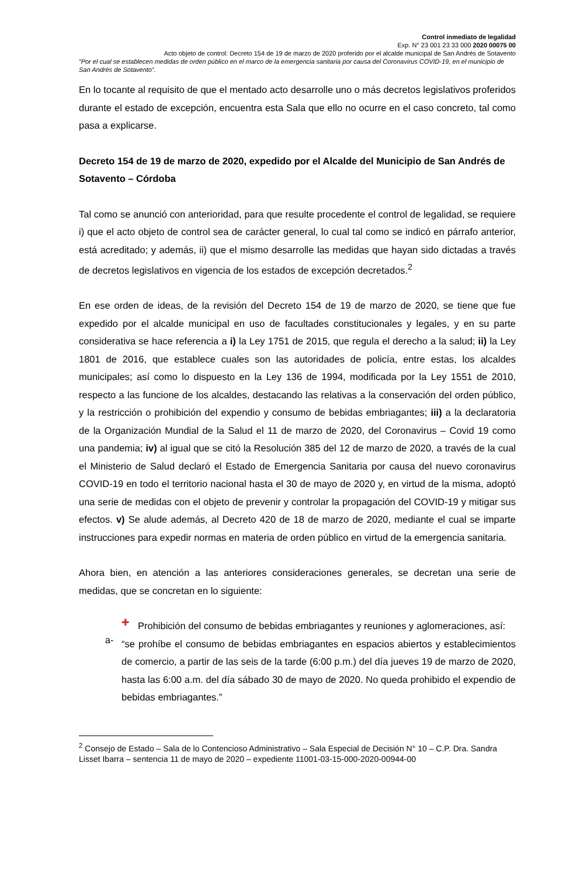Control inmediato de legalidad
Exp. N° 23 001 23 33 000 2020 00075 00
Acto objeto de control: Decreto 154 de 19 de marzo de 2020 proferido por el alcalde municipal de San Andrés de Sotavento
“Por el cual se establecen medidas de orden público en el marco de la emergencia sanitaria por causa del Coronavirus COVID-19, en el municipio de San Andrés de Sotavento”.
En lo tocante al requisito de que el mentado acto desarrolle uno o más decretos legislativos proferidos durante el estado de excepción, encuentra esta Sala que ello no ocurre en el caso concreto, tal como pasa a explicarse.
Decreto 154 de 19 de marzo de 2020, expedido por el Alcalde del Municipio de San Andrés de Sotavento – Córdoba
Tal como se anunció con anterioridad, para que resulte procedente el control de legalidad, se requiere i) que el acto objeto de control sea de carácter general, lo cual tal como se indicó en párrafo anterior, está acreditado; y además, ii) que el mismo desarrolle las medidas que hayan sido dictadas a través de decretos legislativos en vigencia de los estados de excepción decretados.<sup>2</sup>
En ese orden de ideas, de la revisión del Decreto 154 de 19 de marzo de 2020, se tiene que fue expedido por el alcalde municipal en uso de facultades constitucionales y legales, y en su parte considerativa se hace referencia a i) la Ley 1751 de 2015, que regula el derecho a la salud; ii) la Ley 1801 de 2016, que establece cuales son las autoridades de policía, entre estas, los alcaldes municipales; así como lo dispuesto en la Ley 136 de 1994, modificada por la Ley 1551 de 2010, respecto a las funcione de los alcaldes, destacando las relativas a la conservación del orden público, y la restricción o prohibición del expendio y consumo de bebidas embriagantes; iii) a la declaratoria de la Organización Mundial de la Salud el 11 de marzo de 2020, del Coronavirus – Covid 19 como una pandemia; iv) al igual que se citó la Resolución 385 del 12 de marzo de 2020, a través de la cual el Ministerio de Salud declaró el Estado de Emergencia Sanitaria por causa del nuevo coronavirus COVID-19 en todo el territorio nacional hasta el 30 de mayo de 2020 y, en virtud de la misma, adoptó una serie de medidas con el objeto de prevenir y controlar la propagación del COVID-19 y mitigar sus efectos. v) Se alude además, al Decreto 420 de 18 de marzo de 2020, mediante el cual se imparte instrucciones para expedir normas en materia de orden público en virtud de la emergencia sanitaria.
Ahora bien, en atención a las anteriores consideraciones generales, se decretan una serie de medidas, que se concretan en lo siguiente:
✚
Prohibición del consumo de bebidas embriagantes y reuniones y aglomeraciones, así:
a-
“se prohíbe el consumo de bebidas embriagantes en espacios abiertos y establecimientos de comercio, a partir de las seis de la tarde (6:00 p.m.) del día jueves 19 de marzo de 2020, hasta las 6:00 a.m. del día sábado 30 de mayo de 2020. No queda prohibido el expendio de bebidas embriagantes.”
<sup>2</sup> Consejo de Estado – Sala de lo Contencioso Administrativo – Sala Especial de Decisión N° 10 – C.P. Dra. Sandra Lisset Ibarra – sentencia 11 de mayo de 2020 – expediente 11001-03-15-000-2020-00944-00